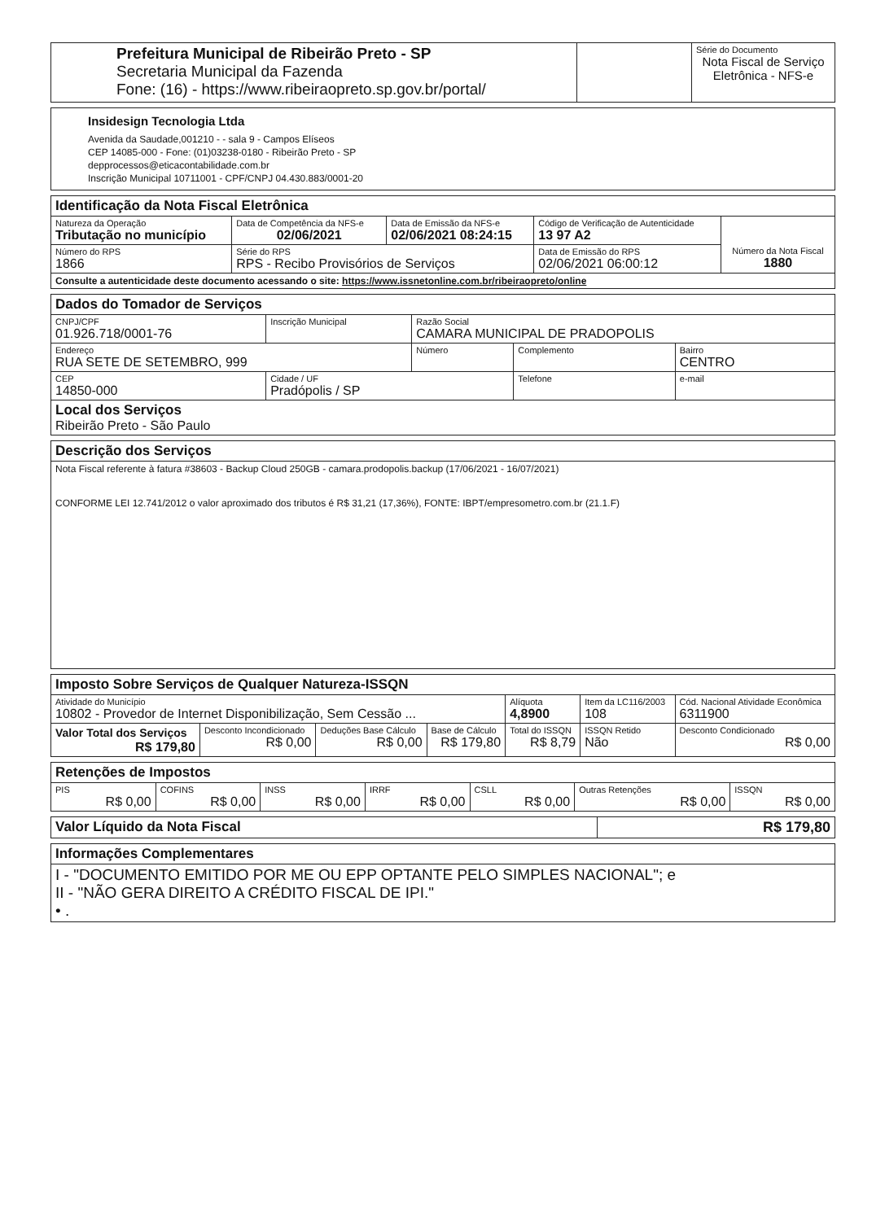| Prefeitura Municipal de Ribeirão Preto - SP Secretaria Municipal da Fazenda Fone: (16) - https://www.ribeiraopreto.sp.gov.br/portal/ | | Série do Documento Nota Fiscal de Serviço Eletrônica - NFS-e |
| Insidesign Tecnologia Ltda Avenida da Saudade,001210 - - sala 9 - Campos Elíseos CEP 14085-000 - Fone: (01)03238-0180 - Ribeirão Preto - SP depprocessos@eticacontabilidade.com.br Inscrição Municipal 10711001 - CPF/CNPJ 04.430.883/0001-20 |
| Identificação da Nota Fiscal Eletrônica | | | | | |
| Natureza da Operação Tributação no município | | Data de Competência da NFS-e 02/06/2021 | Data de Emissão da NFS-e 02/06/2021 08:24:15 | Código de Verificação de Autenticidade 13 97 A2 | Número da Nota Fiscal 1880 |
| Número do RPS 1866 | Série do RPS RPS - Recibo Provisórios de Serviços | | | Data de Emissão do RPS 02/06/2021 06:00:12 | |
| Consulte a autenticidade deste documento acessando o site: https://www.issnetonline.com.br/ribeiraopreto/online | | | | | |
| Dados do Tomador de Serviços | | | | |
| CNPJ/CPF 01.926.718/0001-76 | Inscrição Municipal | Razão Social CAMARA MUNICIPAL DE PRADOPOLIS | | |
| Endereço RUA SETE DE SETEMBRO, 999 | | Número | Complemento | Bairro CENTRO |
| CEP 14850-000 | Cidade / UF Pradópolis / SP | | Telefone | e-mail |
| Local dos Serviços Ribeirão Preto - São Paulo | | | | |
| Descrição dos Serviços |
| Nota Fiscal referente à fatura #38603 - Backup Cloud 250GB - camara.prodopolis.backup (17/06/2021 - 16/07/2021) CONFORME LEI 12.741/2012 o valor aproximado dos tributos é R$ 31,21 (17,36%), FONTE: IBPT/empresometro.com.br (21.1.F) |
| Imposto Sobre Serviços de Qualquer Natureza-ISSQN | | | | | | |
| Atividade do Município 10802 - Provedor de Internet Disponibilização, Sem Cessão ... | | | | Alíquota 4,8900 | Item da LC116/2003 108 | Cód. Nacional Atividade Econômica 6311900 |
| Valor Total dos Serviços R$ 179,80 | Desconto Incondicionado R$ 0,00 | Deduções Base Cálculo R$ 0,00 | Base de Cálculo R$ 179,80 | Total do ISSQN R$ 8,79 | ISSQN Retido Não | Desconto Condicionado R$ 0,00 |
| Retenções de Impostos | | | | | | |
| PIS R$ 0,00 | COFINS R$ 0,00 | INSS R$ 0,00 | IRRF R$ 0,00 | CSLL R$ 0,00 | Outras Retenções R$ 0,00 | ISSQN R$ 0,00 |
| Valor Líquido da Nota Fiscal | R$ 179,80 |
| Informações Complementares |
| I - "DOCUMENTO EMITIDO POR ME OU EPP OPTANTE PELO SIMPLES NACIONAL"; e II - "NÃO GERA DIREITO A CRÉDITO FISCAL DE IPI." • . |